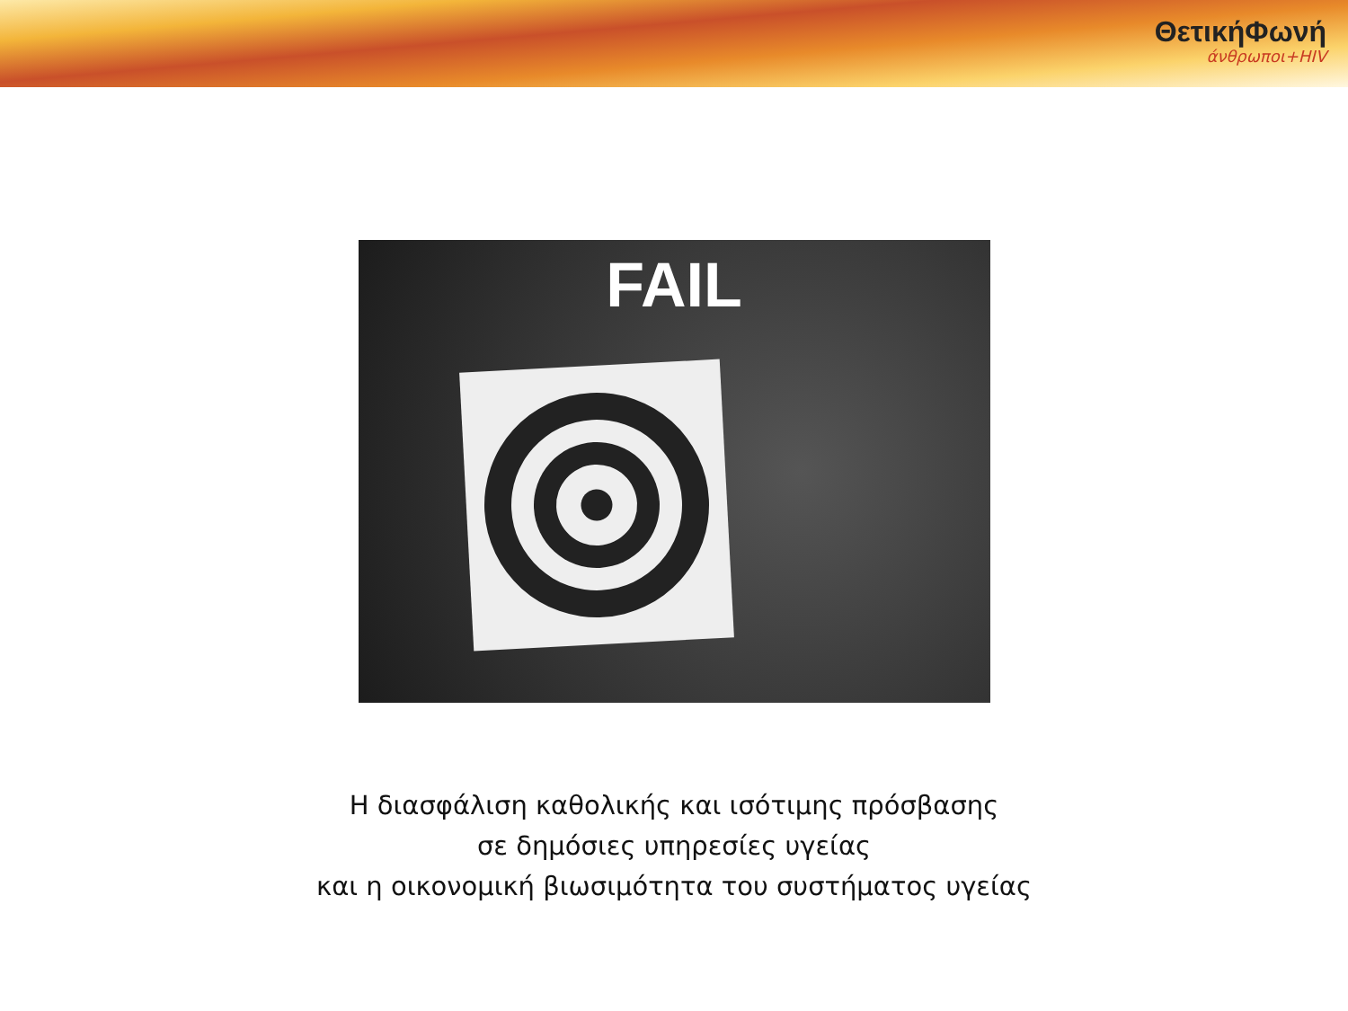ΘετικήΦωνή
άνθρωποι+HIV
FAIL
Η διασφάλιση καθολικής και ισότιμης πρόσβασης
σε δημόσιες υπηρεσίες υγείας
και η οικονομική βιωσιμότητα του συστήματος υγείας